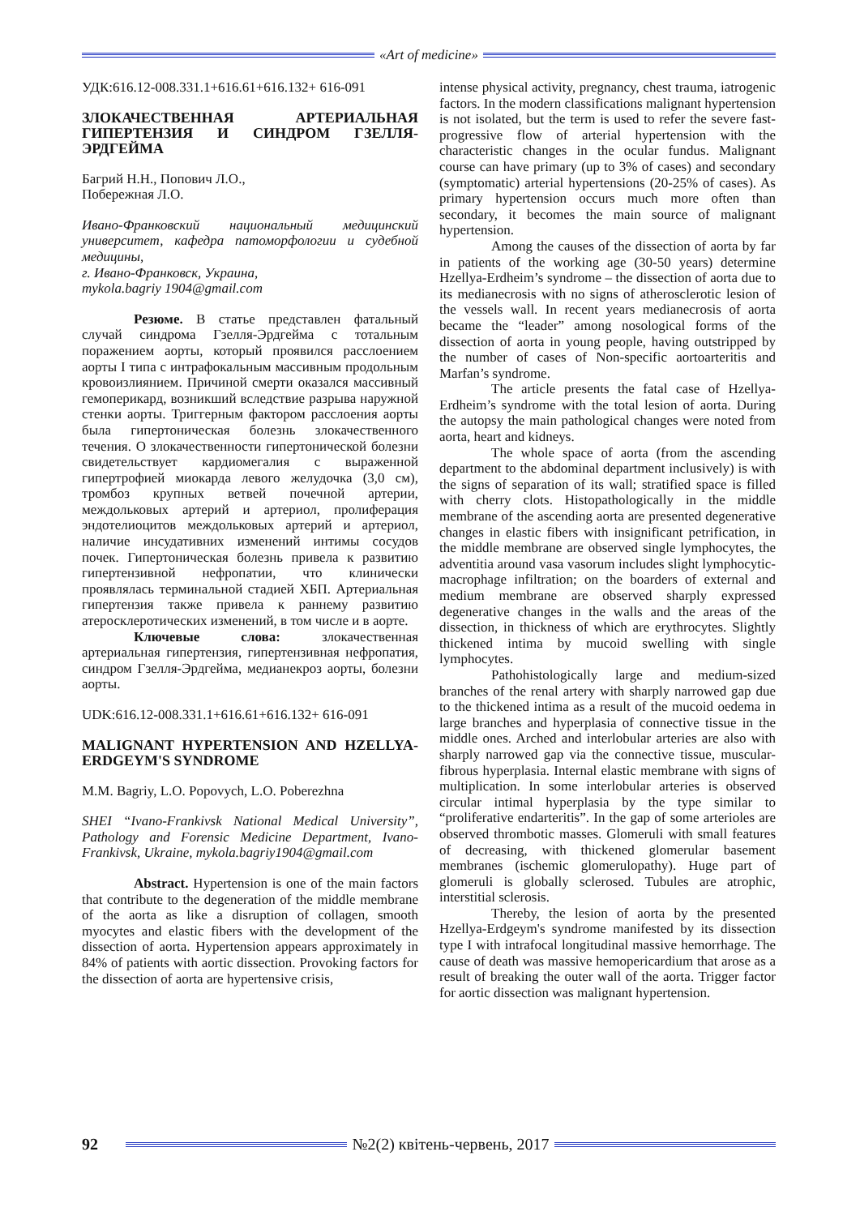«Art of medicine»
УДК:616.12-008.331.1+616.61+616.132+ 616-091
ЗЛОКАЧЕСТВЕННАЯ АРТЕРИАЛЬНАЯ ГИПЕРТЕНЗИЯ И СИНДРОМ ГЗЕЛЛЯ-ЭРДГЕЙМА
Багрий Н.Н., Попович Л.О.,
Побережная Л.О.
Ивано-Франковский национальный медицинский университет, кафедра патоморфологии и судебной медицины,
г. Ивано-Франковск, Украина,
mykola.bagriy 1904@gmail.com
Резюме. В статье представлен фатальный случай синдрома Гзелля-Эрдгейма с тотальным поражением аорты, который проявился расслоением аорты I типа с интрафокальным массивным продольным кровоизлиянием. Причиной смерти оказался массивный гемоперикард, возникший вследствие разрыва наружной стенки аорты. Триггерным фактором расслоения аорты была гипертоническая болезнь злокачественного течения. О злокачественности гипертонической болезни свидетельствует кардиомегалия с выраженной гипертрофией миокарда левого желудочка (3,0 см), тромбоз крупных ветвей почечной артерии, междольковых артерий и артериол, пролиферация эндотелиоцитов междольковых артерий и артериол, наличие инсудативних изменений интимы сосудов почек. Гипертоническая болезнь привела к развитию гипертензивной нефропатии, что клинически проявлялась терминальной стадией ХБП. Артериальная гипертензия также привела к раннему развитию атеросклеротических изменений, в том числе и в аорте.
Ключевые слова: злокачественная артериальная гипертензия, гипертензивная нефропатия, синдром Гзелля-Эрдгейма, медианекроз аорты, болезни аорты.
UDK:616.12-008.331.1+616.61+616.132+ 616-091
MALIGNANT HYPERTENSION AND HZELLYA-ERDGEYM'S SYNDROME
M.M. Bagriy, L.O. Popovych, L.O. Poberezhna
SHEI “Ivano-Frankivsk National Medical University”, Pathology and Forensic Medicine Department, Ivano-Frankivsk, Ukraine, mykola.bagriy1904@gmail.com
Abstract. Hypertension is one of the main factors that contribute to the degeneration of the middle membrane of the aorta as like a disruption of collagen, smooth myocytes and elastic fibers with the development of the dissection of aorta. Hypertension appears approximately in 84% of patients with aortic dissection. Provoking factors for the dissection of aorta are hypertensive crisis,
intense physical activity, pregnancy, chest trauma, iatrogenic factors. In the modern classifications malignant hypertension is not isolated, but the term is used to refer the severe fast-progressive flow of arterial hypertension with the characteristic changes in the ocular fundus. Malignant course can have primary (up to 3% of cases) and secondary (symptomatic) arterial hypertensions (20-25% of cases). As primary hypertension occurs much more often than secondary, it becomes the main source of malignant hypertension.
Among the causes of the dissection of aorta by far in patients of the working age (30-50 years) determine Hzellya-Erdheim’s syndrome – the dissection of aorta due to its medianecrosis with no signs of atherosclerotic lesion of the vessels wall. In recent years medianecrosis of aorta became the “leader” among nosological forms of the dissection of aorta in young people, having outstripped by the number of cases of Non-specific aortoarteritis and Marfan’s syndrome.
The article presents the fatal case of Hzellya-Erdheim’s syndrome with the total lesion of aorta. During the autopsy the main pathological changes were noted from aorta, heart and kidneys.
The whole space of aorta (from the ascending department to the abdominal department inclusively) is with the signs of separation of its wall; stratified space is filled with cherry clots. Histopathologically in the middle membrane of the ascending aorta are presented degenerative changes in elastic fibers with insignificant petrification, in the middle membrane are observed single lymphocytes, the adventitia around vasa vasorum includes slight lymphocytic-macrophage infiltration; on the boarders of external and medium membrane are observed sharply expressed degenerative changes in the walls and the areas of the dissection, in thickness of which are erythrocytes. Slightly thickened intima by mucoid swelling with single lymphocytes.
Pathohistologically large and medium-sized branches of the renal artery with sharply narrowed gap due to the thickened intima as a result of the mucoid oedema in large branches and hyperplasia of connective tissue in the middle ones. Arched and interlobular arteries are also with sharply narrowed gap via the connective tissue, muscular- fibrous hyperplasia. Internal elastic membrane with signs of multiplication. In some interlobular arteries is observed circular intimal hyperplasia by the type similar to “proliferative endarteritis”. In the gap of some arterioles are observed thrombotic masses. Glomeruli with small features of decreasing, with thickened glomerular basement membranes (ischemic glomerulopathy). Huge part of glomeruli is globally sclerosed. Tubules are atrophic, interstitial sclerosis.
Thereby, the lesion of aorta by the presented Hzellya-Erdgeym's syndrome manifested by its dissection type I with intrafocal longitudinal massive hemorrhage. The cause of death was massive hemopericardium that arose as a result of breaking the outer wall of the aorta. Trigger factor for aortic dissection was malignant hypertension.
92 №2(2) квітень-червень, 2017